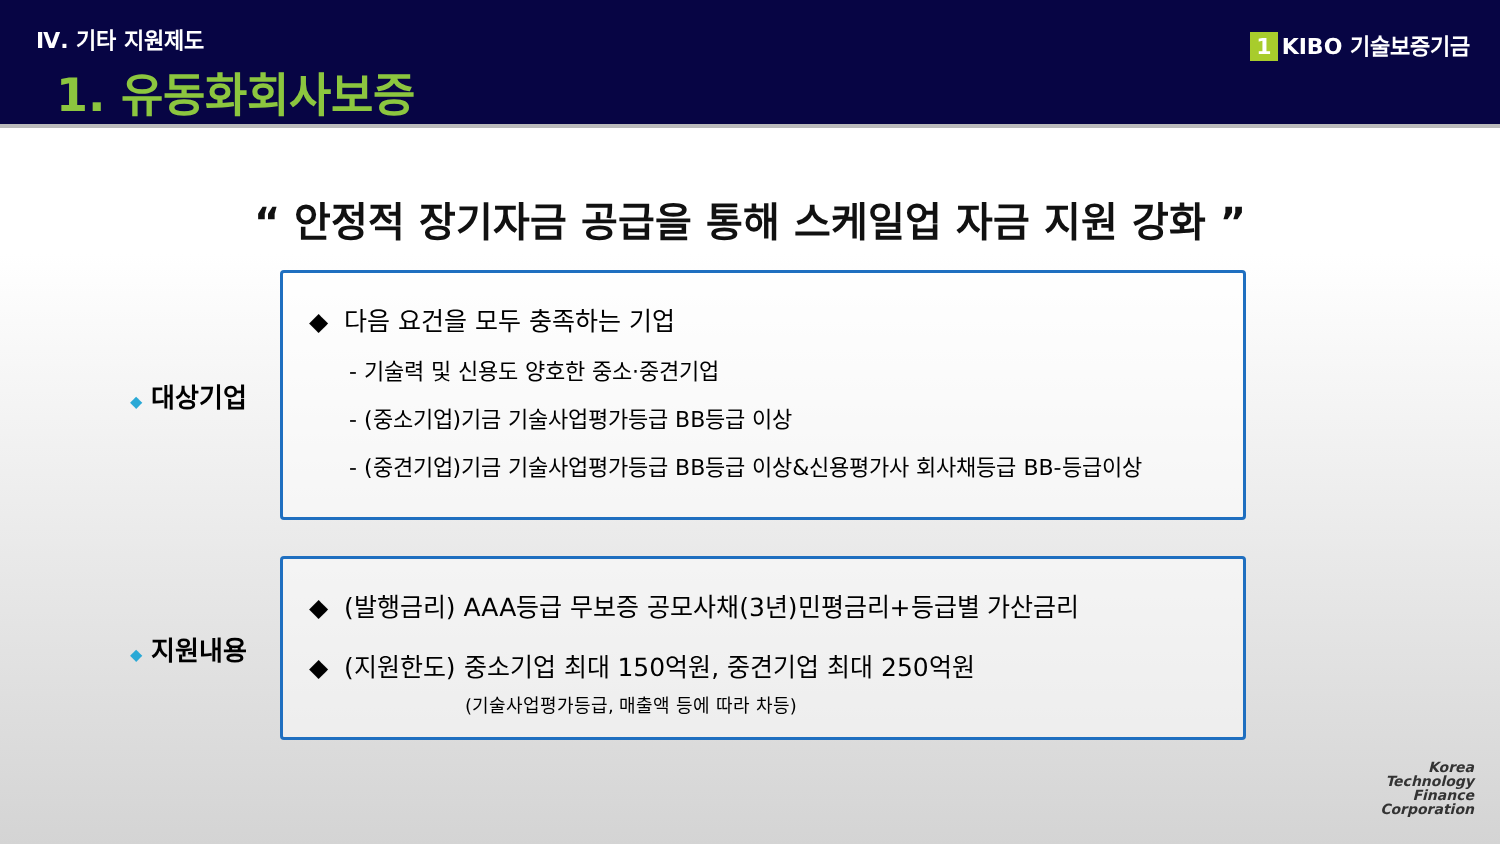Ⅳ. 기타 지원제도
1. 유동화회사보증
1 KIBO 기술보증기금
“ 안정적 장기자금 공급을 통해 스케일업 자금 지원 강화 ”
◆ 대상기업
◆ 다음 요건을 모두 충족하는 기업
- 기술력 및 신용도 양호한 중소·중견기업
- (중소기업)기금 기술사업평가등급 BB등급 이상
- (중견기업)기금 기술사업평가등급 BB등급 이상&신용평가사 회사채등급 BB-등급이상
◆ 지원내용
◆ (발행금리) AAA등급 무보증 공모사채(3년)민평금리+등급별 가산금리
◆ (지원한도) 중소기업 최대 150억원, 중견기업 최대 250억원
(기술사업평가등급, 매출액 등에 따라 차등)
Korea
Technology
Finance
Corporation